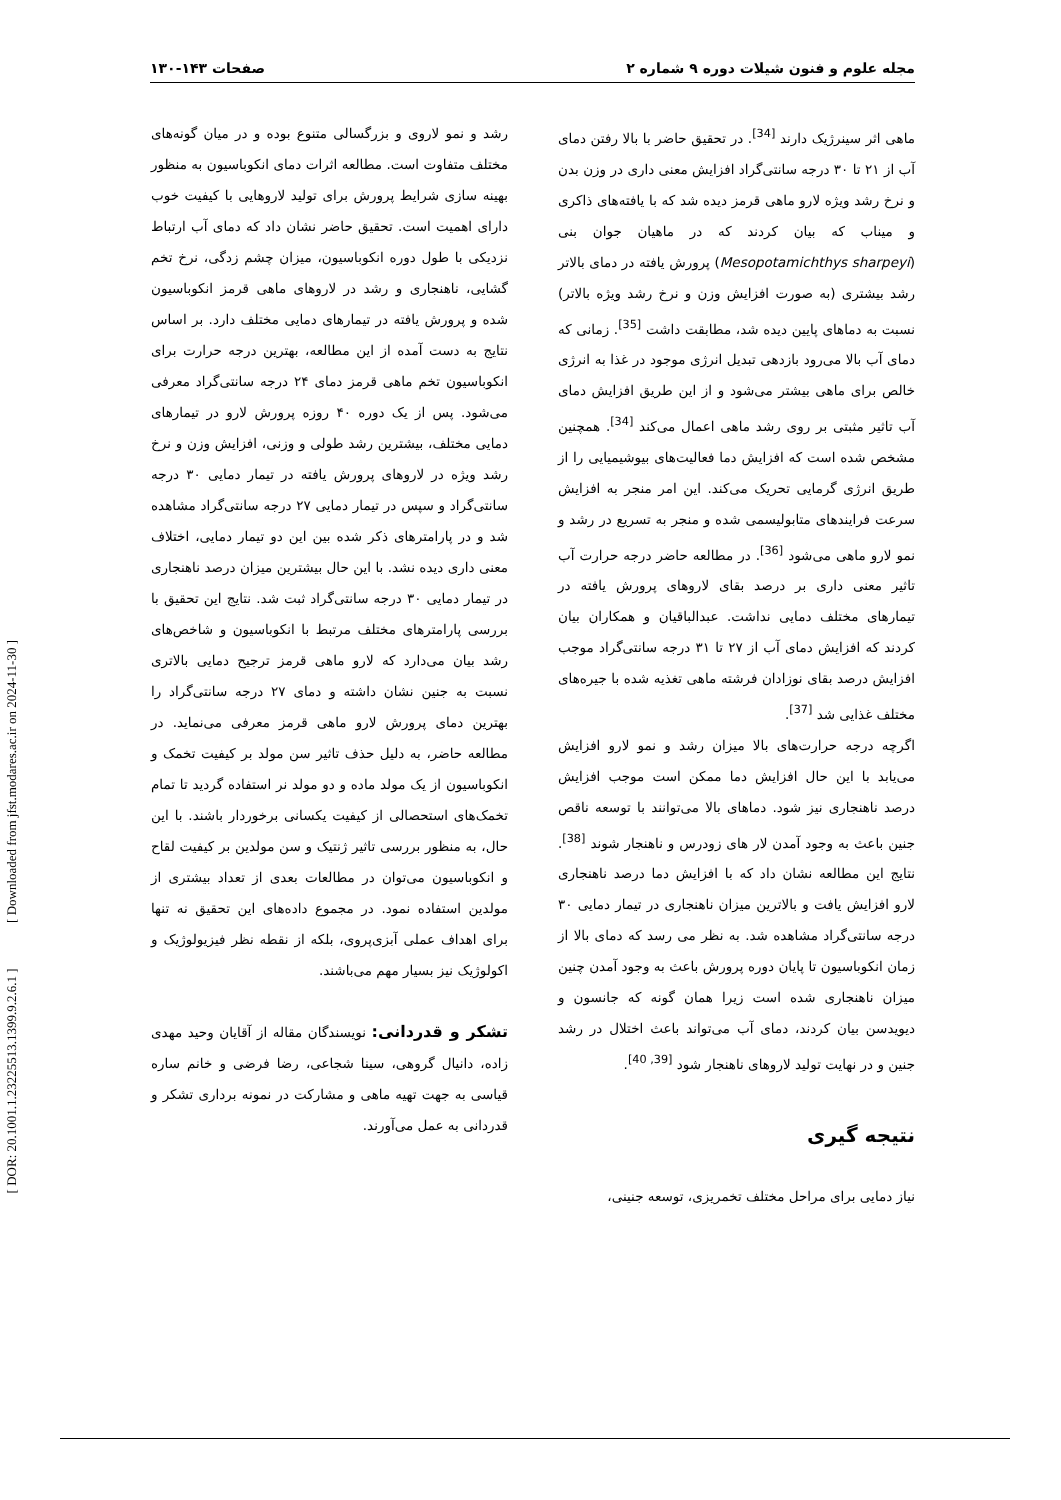مجله علوم و فنون شیلات دوره ۹ شماره ۲ صفحات ۱۴۳-۱۳۰
ماهی اثر سینرژیک دارند <sup>[34]</sup>. در تحقیق حاضر با بالا رفتن دمای آب از ۲۱ تا ۳۰ درجه سانتی‌گراد افزایش معنی داری در وزن بدن و نرخ رشد ویژه لارو ماهی قرمز دیده شد که با یافته‌های ذاکری و میناب که بیان کردند که در ماهیان جوان بنی (Mesopotamichthys sharpeyi) پرورش یافته در دمای بالاتر رشد بیشتری (به صورت افزایش وزن و نرخ رشد ویژه بالاتر) نسبت به دماهای پایین دیده شد، مطابقت داشت <sup>[35]</sup>. زمانی که دمای آب بالا می‌رود بازدهی تبدیل انرژی موجود در غذا به انرژی خالص برای ماهی بیشتر می‌شود و از این طریق افزایش دمای آب تاثیر مثبتی بر روی رشد ماهی اعمال می‌کند <sup>[34]</sup>. همچنین مشخص شده است که افزایش دما فعالیت‌های بیوشیمیایی را از طریق انرژی گرمایی تحریک می‌کند. این امر منجر به افزایش سرعت فرایندهای متابولیسمی شده و منجر به تسریع در رشد و نمو لارو ماهی می‌شود <sup>[36]</sup>. در مطالعه حاضر درجه حرارت آب تاثیر معنی داری بر درصد بقای لاروهای پرورش یافته در تیمارهای مختلف دمایی نداشت. عبدالباقیان و همکاران بیان کردند که افزایش دمای آب از ۲۷ تا ۳۱ درجه سانتی‌گراد موجب افزایش درصد بقای نوزادان فرشته ماهی تغذیه شده با جیره‌های مختلف غذایی شد <sup>[37]</sup>.
اگرچه درجه حرارت‌های بالا میزان رشد و نمو لارو افزایش می‌یابد با این حال افزایش دما ممکن است موجب افزایش درصد ناهنجاری نیز شود. دماهای بالا می‌توانند با توسعه ناقص جنین باعث به وجود آمدن لار های زودرس و ناهنجار شوند <sup>[38]</sup>. نتایج این مطالعه نشان داد که با افزایش دما درصد ناهنجاری لارو افزایش یافت و بالاترین میزان ناهنجاری در تیمار دمایی ۳۰ درجه سانتی‌گراد مشاهده شد. به نظر می رسد که دمای بالا از زمان انکوباسیون تا پایان دوره پرورش باعث به وجود آمدن چنین میزان ناهنجاری شده است زیرا همان گونه که جانسون و دیویدسن بیان کردند، دمای آب می‌تواند باعث اختلال در رشد جنین و در نهایت تولید لاروهای ناهنجار شود <sup>[39, 40]</sup>.
نتیجه گیری
نیاز دمایی برای مراحل مختلف تخمریزی، توسعه جنینی،
رشد و نمو لاروی و بزرگسالی متنوع بوده و در میان گونه‌های مختلف متفاوت است. مطالعه اثرات دمای انکوباسیون به منظور بهینه سازی شرایط پرورش برای تولید لاروهایی با کیفیت خوب دارای اهمیت است. تحقیق حاضر نشان داد که دمای آب ارتباط نزدیکی با طول دوره انکوباسیون، میزان چشم زدگی، نرخ تخم گشایی، ناهنجاری و رشد در لاروهای ماهی قرمز انکوباسیون شده و پرورش یافته در تیمارهای دمایی مختلف دارد. بر اساس نتایج به دست آمده از این مطالعه، بهترین درجه حرارت برای انکوباسیون تخم ماهی قرمز دمای ۲۴ درجه سانتی‌گراد معرفی می‌شود. پس از یک دوره ۴۰ روزه پرورش لارو در تیمارهای دمایی مختلف، بیشترین رشد طولی و وزنی، افزایش وزن و نرخ رشد ویژه در لاروهای پرورش یافته در تیمار دمایی ۳۰ درجه سانتی‌گراد و سپس در تیمار دمایی ۲۷ درجه سانتی‌گراد مشاهده شد و در پارامترهای ذکر شده بین این دو تیمار دمایی، اختلاف معنی داری دیده نشد. با این حال بیشترین میزان درصد ناهنجاری در تیمار دمایی ۳۰ درجه سانتی‌گراد ثبت شد. نتایج این تحقیق با بررسی پارامترهای مختلف مرتبط با انکوباسیون و شاخص‌های رشد بیان می‌دارد که لارو ماهی قرمز ترجیح دمایی بالاتری نسبت به جنین نشان داشته و دمای ۲۷ درجه سانتی‌گراد را بهترین دمای پرورش لارو ماهی قرمز معرفی می‌نماید. در مطالعه حاضر، به دلیل حذف تاثیر سن مولد بر کیفیت تخمک و انکوباسیون از یک مولد ماده و دو مولد نر استفاده گردید تا تمام تخمک‌های استحصالی از کیفیت یکسانی برخوردار باشند. با این حال، به منظور بررسی تاثیر ژنتیک و سن مولدین بر کیفیت لقاح و انکوباسیون می‌توان در مطالعات بعدی از تعداد بیشتری از مولدین استفاده نمود. در مجموع داده‌های این تحقیق نه تنها برای اهداف عملی آبزی‌پروی، بلکه از نقطه نظر فیزیولوژیک و اکولوژیک نیز بسیار مهم می‌باشند.
تشکر و قدردانی: نویسندگان مقاله از آقایان وحید مهدی زاده، دانیال گروهی، سینا شجاعی، رضا فرضی و خانم ساره قیاسی به جهت تهیه ماهی و مشارکت در نمونه برداری تشکر و قدردانی به عمل می‌آورند.
[ DOR: 20.1001.1.23225513.1399.9.2.6.1 ] [ Downloaded from jfst.modares.ac.ir on 2024-11-30 ]